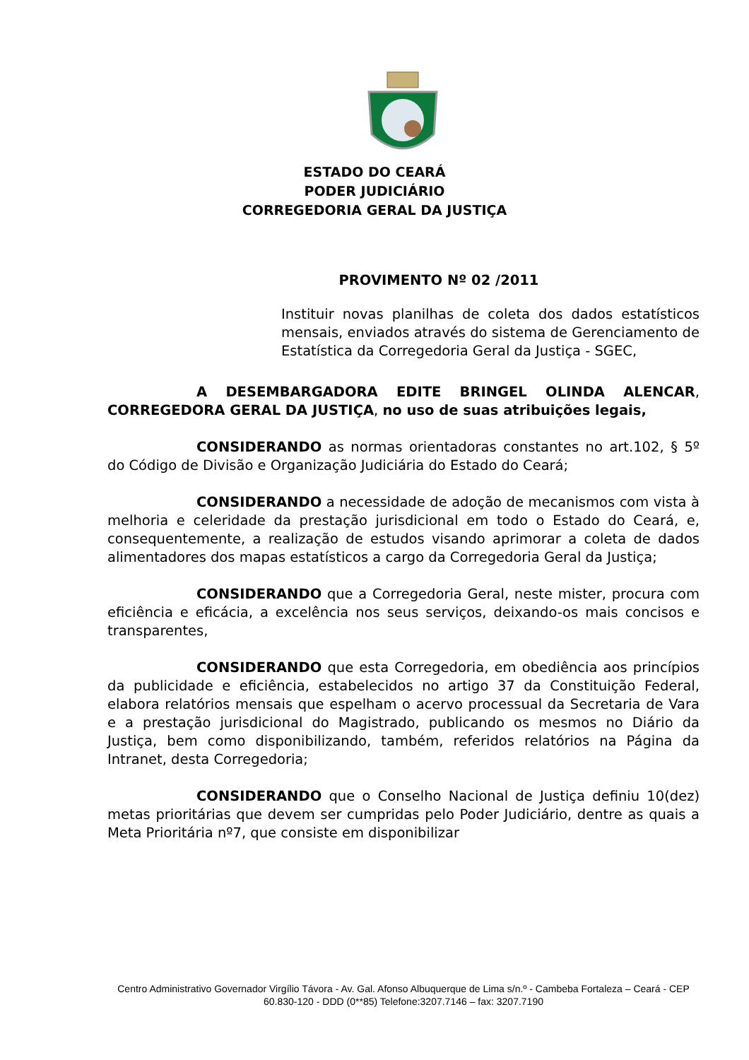ESTADO DO CEARÁ
PODER JUDICIÁRIO
CORREGEDORIA GERAL DA JUSTIÇA
PROVIMENTO Nº 02 /2011
Instituir novas planilhas de coleta dos dados estatísticos mensais, enviados através do sistema de Gerenciamento de Estatística da Corregedoria Geral da Justiça - SGEC,
A DESEMBARGADORA EDITE BRINGEL OLINDA ALENCAR, CORREGEDORA GERAL DA JUSTIÇA, no uso de suas atribuições legais,
CONSIDERANDO as normas orientadoras constantes no art.102, § 5º do Código de Divisão e Organização Judiciária do Estado do Ceará;
CONSIDERANDO a necessidade de adoção de mecanismos com vista à melhoria e celeridade da prestação jurisdicional em todo o Estado do Ceará, e, consequentemente, a realização de estudos visando aprimorar a coleta de dados alimentadores dos mapas estatísticos a cargo da Corregedoria Geral da Justiça;
CONSIDERANDO que a Corregedoria Geral, neste mister, procura com eficiência e eficácia, a excelência nos seus serviços, deixando-os mais concisos e transparentes,
CONSIDERANDO que esta Corregedoria, em obediência aos princípios da publicidade e eficiência, estabelecidos no artigo 37 da Constituição Federal, elabora relatórios mensais que espelham o acervo processual da Secretaria de Vara e a prestação jurisdicional do Magistrado, publicando os mesmos no Diário da Justiça, bem como disponibilizando, também, referidos relatórios na Página da Intranet, desta Corregedoria;
CONSIDERANDO que o Conselho Nacional de Justiça definiu 10(dez) metas prioritárias que devem ser cumpridas pelo Poder Judiciário, dentre as quais a Meta Prioritária nº7, que consiste em disponibilizar
Centro Administrativo Governador Virgílio Távora - Av. Gal. Afonso Albuquerque de Lima s/n.º - Cambeba Fortaleza – Ceará - CEP 60.830-120 - DDD (0**85) Telefone:3207.7146 – fax: 3207.7190